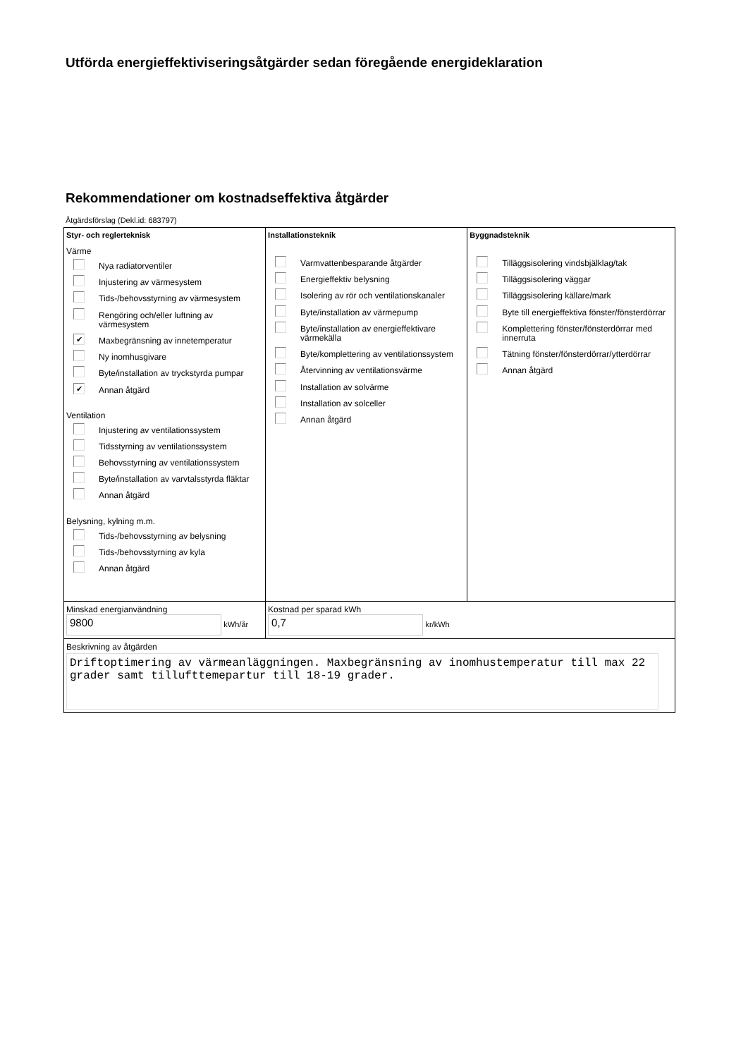Utförda energieffektiviseringsåtgärder sedan föregående energideklaration
Rekommendationer om kostnadseffektiva åtgärder
Åtgärdsförslag (Dekl.id: 683797)
| Styr- och reglerteknisk Värme Nya radiatorventiler Injustering av värmesystem Tids-/behovsstyrning av värmesystem Rengöring och/eller luftning av värmesystem ✔ Maxbegränsning av innetemperatur Ny inomhusgivare Byte/installation av tryckstyrda pumpar ✔ Annan åtgärd Ventilation Injustering av ventilationssystem Tidsstyrning av ventilationssystem Behovsstyrning av ventilationssystem Byte/installation av varvtalsstyrda fläktar Annan åtgärd Belysning, kylning m.m. Tids-/behovsstyrning av belysning Tids-/behovsstyrning av kyla Annan åtgärd | Installationsteknik Varmvattenbesparande åtgärder Energieffektiv belysning Isolering av rör och ventilationskanaler Byte/installation av värmepump Byte/installation av energieffektivare värmekälla Byte/komplettering av ventilationssystem Återvinning av ventilationsvärme Installation av solvärme Installation av solceller Annan åtgärd | Byggnadsteknik Tilläggsisolering vindsbjälklag/tak Tilläggsisolering väggar Tilläggsisolering källare/mark Byte till energieffektiva fönster/fönsterdörrar Komplettering fönster/fönsterdörrar med innerruta Tätning fönster/fönsterdörrar/ytterdörrar Annan åtgärd |
| Minskad energianvändning 9800 kWh/år | Kostnad per sparad kWh 0,7 kr/kWh | |
| Beskrivning av åtgärden Driftoptimering av värmeanläggningen. Maxbegränsning av inomhustemperatur till max 22 grader samt tillufttemepartur till 18-19 grader. | | |